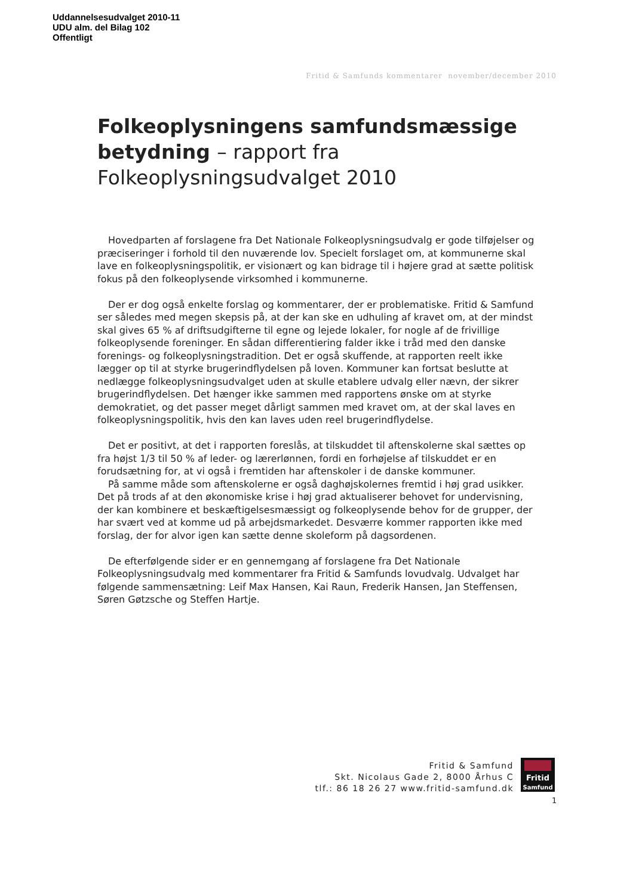Uddannelsesudvalget 2010-11
UDU alm. del Bilag 102
Offentligt
Fritid & Samfunds kommentarer november/december 2010
Folkeoplysningens samfundsmæssige betydning – rapport fra Folkeoplysningsudvalget 2010
Hovedparten af forslagene fra Det Nationale Folkeoplysningsudvalg er gode tilføjelser og præciseringer i forhold til den nuværende lov. Specielt forslaget om, at kommunerne skal lave en folkeoplysningspolitik, er visionært og kan bidrage til i højere grad at sætte politisk fokus på den folkeoplysende virksomhed i kommunerne.
Der er dog også enkelte forslag og kommentarer, der er problematiske. Fritid & Samfund ser således med megen skepsis på, at der kan ske en udhuling af kravet om, at der mindst skal gives 65 % af driftsudgifterne til egne og lejede lokaler, for nogle af de frivillige folkeoplysende foreninger. En sådan differentiering falder ikke i tråd med den danske forenings- og folkeoplysningstradition. Det er også skuffende, at rapporten reelt ikke lægger op til at styrke brugerindflydelsen på loven. Kommuner kan fortsat beslutte at nedlægge folkeoplysningsudvalget uden at skulle etablere udvalg eller nævn, der sikrer brugerindflydelsen. Det hænger ikke sammen med rapportens ønske om at styrke demokratiet, og det passer meget dårligt sammen med kravet om, at der skal laves en folkeoplysningspolitik, hvis den kan laves uden reel brugerindflydelse.
Det er positivt, at det i rapporten foreslås, at tilskuddet til aftenskolerne skal sættes op fra højst 1/3 til 50 % af leder- og lærerlønnen, fordi en forhøjelse af tilskuddet er en forudsætning for, at vi også i fremtiden har aftenskoler i de danske kommuner.
På samme måde som aftenskolerne er også daghøjskolernes fremtid i høj grad usikker. Det på trods af at den økonomiske krise i høj grad aktualiserer behovet for undervisning, der kan kombinere et beskæftigelsesmæssigt og folkeoplysende behov for de grupper, der har svært ved at komme ud på arbejdsmarkedet. Desværre kommer rapporten ikke med forslag, der for alvor igen kan sætte denne skoleform på dagsordenen.
De efterfølgende sider er en gennemgang af forslagene fra Det Nationale Folkeoplysningsudvalg med kommentarer fra Fritid & Samfunds lovudvalg. Udvalget har følgende sammensætning: Leif Max Hansen, Kai Raun, Frederik Hansen, Jan Steffensen, Søren Gøtzsche og Steffen Hartje.
Fritid & Samfund
Skt. Nicolaus Gade 2, 8000 Århus C
tlf.: 86 18 26 27 www.fritid-samfund.dk
Fritid
Samfund
1